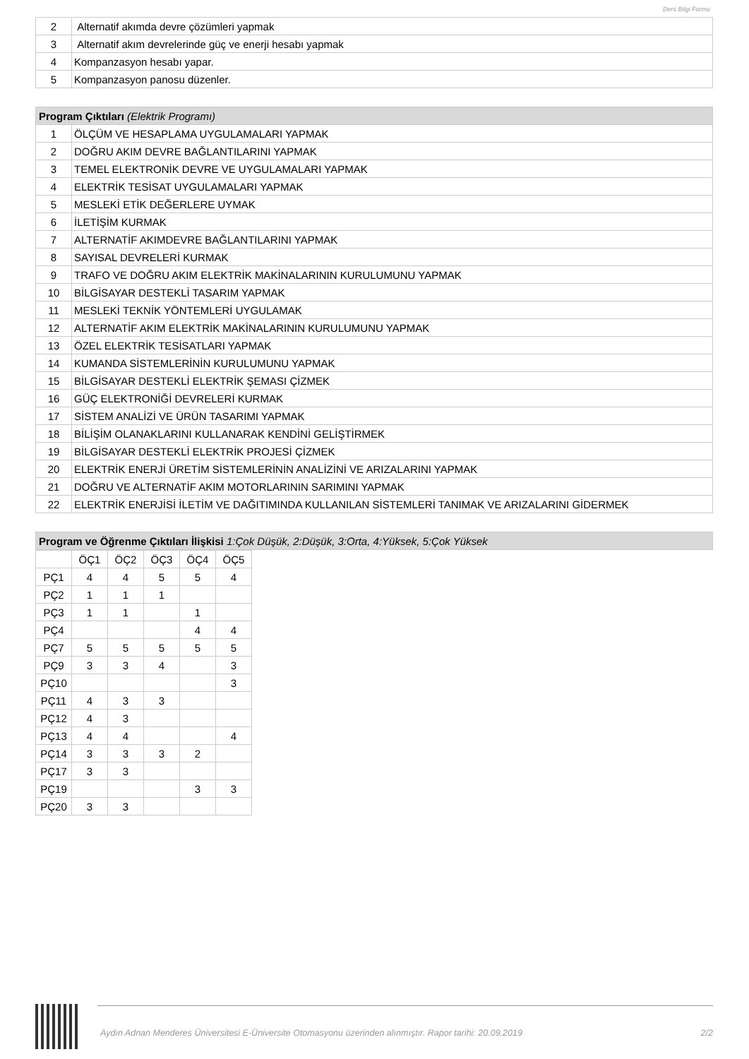Ders Bilgi Formu
| 2 | Alternatif akımda devre çözümleri yapmak |
| 3 | Alternatif akım devrelerinde güç ve enerji hesabı yapmak |
| 4 | Kompanzasyon hesabı yapar. |
| 5 | Kompanzasyon panosu düzenler. |
| Program Çıktıları (Elektrik Programı) | |
| 1 | ÖLÇÜM VE HESAPLAMA UYGULAMALARI YAPMAK |
| 2 | DOĞRU AKIM DEVRE BAĞLANTILARINI YAPMAK |
| 3 | TEMEL ELEKTRONİK DEVRE VE UYGULAMALARI YAPMAK |
| 4 | ELEKTRİK TESİSAT UYGULAMALARI YAPMAK |
| 5 | MESLEKİ ETİK DEĞERLERE UYMAK |
| 6 | İLETİŞİM KURMAK |
| 7 | ALTERNATİF AKIMDEVRE BAĞLANTILARINI YAPMAK |
| 8 | SAYISAL DEVRELERİ KURMAK |
| 9 | TRAFO VE DOĞRU AKIM ELEKTRİK MAKİNALARININ KURULUMUNU YAPMAK |
| 10 | BİLGİSAYAR DESTEKLİ TASARIM YAPMAK |
| 11 | MESLEKİ TEKNİK YÖNTEMLERİ UYGULAMAK |
| 12 | ALTERNATİF AKIM ELEKTRİK MAKİNALARININ KURULUMUNU YAPMAK |
| 13 | ÖZEL ELEKTRİK TESİSATLARI YAPMAK |
| 14 | KUMANDA SİSTEMLERİNİN KURULUMUNU YAPMAK |
| 15 | BİLGİSAYAR DESTEKLİ ELEKTRİK ŞEMASI ÇİZMEK |
| 16 | GÜÇ ELEKTRONİĞİ DEVRELERİ KURMAK |
| 17 | SİSTEM ANALİZİ VE ÜRÜN TASARIMI YAPMAK |
| 18 | BİLİŞİM OLANAKLARINI KULLANARAK KENDİNİ GELİŞTİRMEK |
| 19 | BİLGİSAYAR DESTEKLİ ELEKTRİK PROJESİ ÇİZMEK |
| 20 | ELEKTRİK ENERJİ ÜRETİM SİSTEMLERİNİN ANALİZİNİ VE ARIZALARINI YAPMAK |
| 21 | DOĞRU VE ALTERNATİF AKIM MOTORLARININ SARIMINI YAPMAK |
| 22 | ELEKTRİK ENERJİSİ İLETİM VE DAĞITIMINDA KULLANILAN SİSTEMLERİ TANIMAK VE ARIZALARINI GİDERMEK |
| Program ve Öğrenme Çıktıları İlişkisi 1:Çok Düşük, 2:Düşük, 3:Orta, 4:Yüksek, 5:Çok Yüksek |
| | ÖÇ1 | ÖÇ2 | ÖÇ3 | ÖÇ4 | ÖÇ5 |
| PÇ1 | 4 | 4 | 5 | 5 | 4 |
| PÇ2 | 1 | 1 | 1 | | |
| PÇ3 | 1 | 1 | | 1 | |
| PÇ4 | | | | 4 | 4 |
| PÇ7 | 5 | 5 | 5 | 5 | 5 |
| PÇ9 | 3 | 3 | 4 | | 3 |
| PÇ10 | | | | | 3 |
| PÇ11 | 4 | 3 | 3 | | |
| PÇ12 | 4 | 3 | | | |
| PÇ13 | 4 | 4 | | | 4 |
| PÇ14 | 3 | 3 | 3 | 2 | |
| PÇ17 | 3 | 3 | | | |
| PÇ19 | | | | 3 | 3 |
| PÇ20 | 3 | 3 | | | |
Aydın Adnan Menderes Üniversitesi E-Üniversite Otomasyonu üzerinden alınmıştır. Rapor tarihi: 20.09.2019 2/2